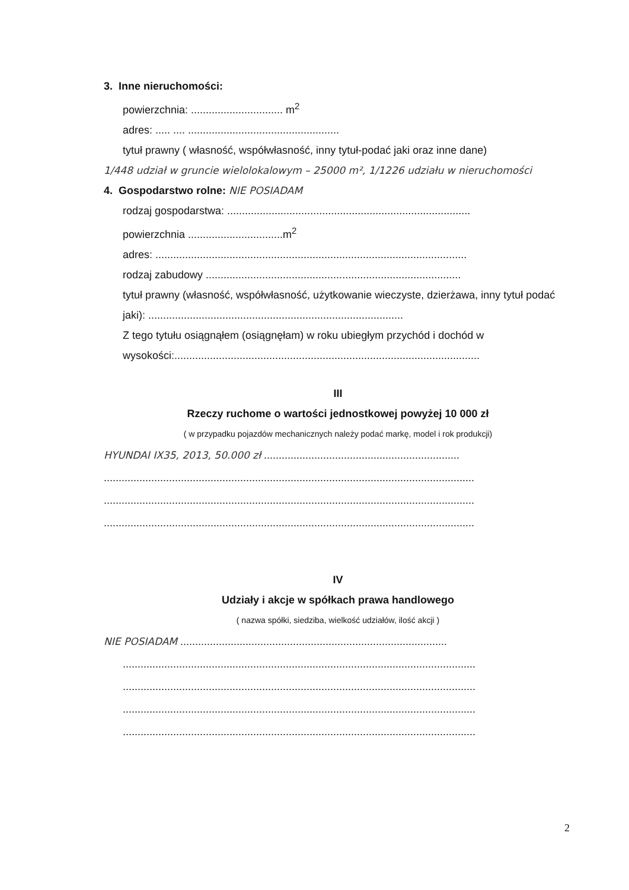3. Inne nieruchomości:
powierzchnia: ............................... m<sup>2</sup>
adres: ..... .... ...................................................
tytuł prawny ( własność, współwłasność, inny tytuł-podać jaki oraz inne dane)
1/448 udział w gruncie wielolokalowym – 25000 m², 1/1226 udziału w nieruchomości
4. Gospodarstwo rolne: NIE POSIADAM
rodzaj gospodarstwa: ..................................................................................
powierzchnia ................................m<sup>2</sup>
adres: .........................................................................................................
rodzaj zabudowy ......................................................................................
tytuł prawny (własność, współwłasność, użytkowanie wieczyste, dzierżawa, inny tytuł podać jaki): ......................................................................................
Z tego tytułu osiągnąłem (osiągnęłam) w roku ubiegłym przychód i dochód w wysokości:.......................................................................................................
III
Rzeczy ruchome o wartości jednostkowej powyżej 10 000 zł
( w przypadku pojazdów mechanicznych należy podać markę, model i rok produkcji)
HYUNDAI IX35, 2013, 50.000 zł ..................................................................
.............................................................................................................................
.............................................................................................................................
.............................................................................................................................
IV
Udziały i akcje w spółkach prawa handlowego
( nazwa spółki, siedziba, wielkość udziałów, ilość akcji )
NIE POSIADAM ..........................................................................................
.......................................................................................................................
.......................................................................................................................
.......................................................................................................................
.......................................................................................................................
2